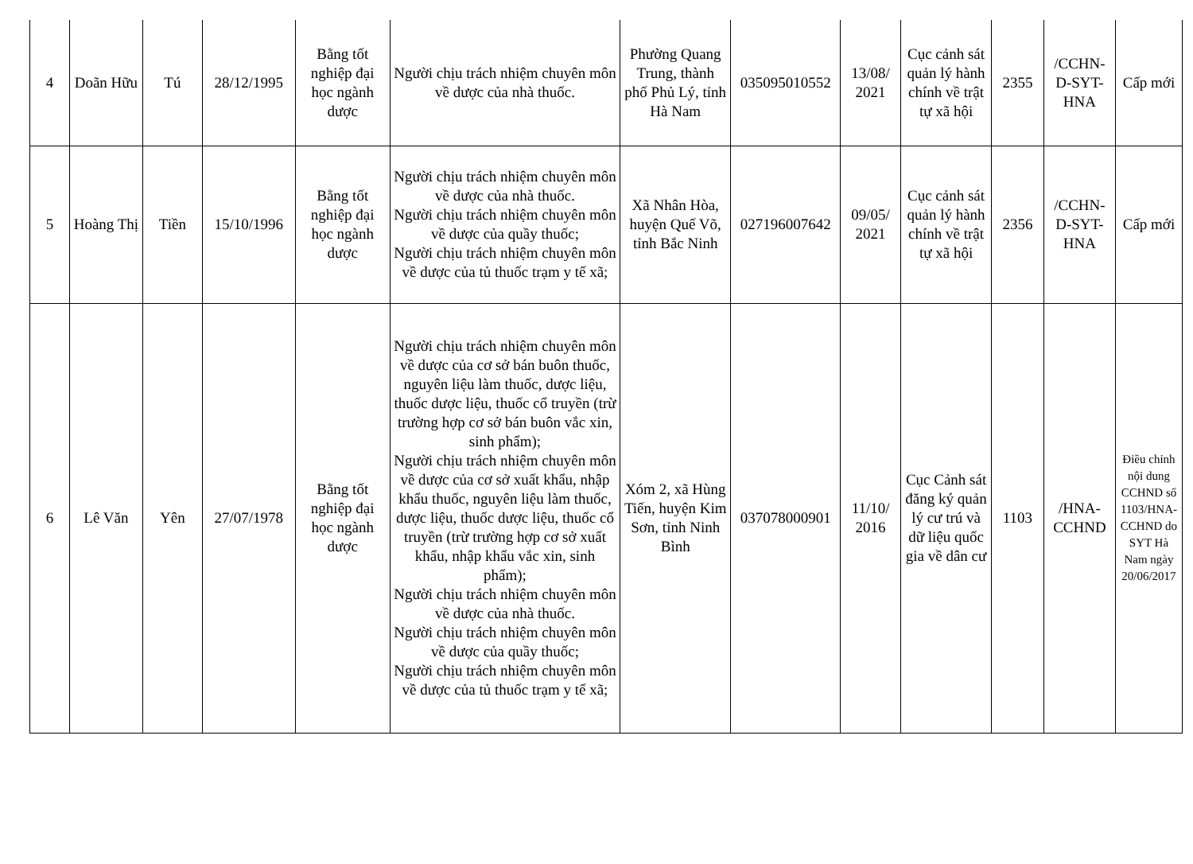| 4 | Doãn Hữu | Tú | 28/12/1995 | Bằng tốt nghiệp đại học ngành dược | Người chịu trách nhiệm chuyên môn về dược của nhà thuốc. | Phường Quang Trung, thành phố Phủ Lý, tỉnh Hà Nam | 035095010552 | 13/08/ 2021 | Cục cảnh sát quản lý hành chính về trật tự xã hội | 2355 | /CCHN-D-SYT-HNA | Cấp mới |
| 5 | Hoàng Thị | Tiền | 15/10/1996 | Bằng tốt nghiệp đại học ngành dược | Người chịu trách nhiệm chuyên môn về dược của nhà thuốc. Người chịu trách nhiệm chuyên môn về dược của quầy thuốc; Người chịu trách nhiệm chuyên môn về dược của tủ thuốc trạm y tế xã; | Xã Nhân Hòa, huyện Quế Võ, tỉnh Bắc Ninh | 027196007642 | 09/05/ 2021 | Cục cảnh sát quản lý hành chính về trật tự xã hội | 2356 | /CCHN-D-SYT-HNA | Cấp mới |
| 6 | Lê Văn | Yên | 27/07/1978 | Bằng tốt nghiệp đại học ngành dược | Người chịu trách nhiệm chuyên môn về dược của cơ sở bán buôn thuốc, nguyên liệu làm thuốc, dược liệu, thuốc dược liệu, thuốc cổ truyền (trừ trường hợp cơ sở bán buôn vắc xin, sinh phẩm); Người chịu trách nhiệm chuyên môn về dược của cơ sở xuất khẩu, nhập khẩu thuốc, nguyên liệu làm thuốc, dược liệu, thuốc dược liệu, thuốc cổ truyền (trừ trường hợp cơ sở xuất khẩu, nhập khẩu vắc xin, sinh phẩm); Người chịu trách nhiệm chuyên môn về dược của nhà thuốc. Người chịu trách nhiệm chuyên môn về dược của quầy thuốc; Người chịu trách nhiệm chuyên môn về dược của tủ thuốc trạm y tế xã; | Xóm 2, xã Hùng Tiến, huyện Kim Sơn, tỉnh Ninh Bình | 037078000901 | 11/10/ 2016 | Cục Cảnh sát đăng ký quản lý cư trú và dữ liệu quốc gia về dân cư | 1103 | /HNA-CCHND | Điều chỉnh nội dung CCHND số 1103/HNA-CCHND do SYT Hà Nam ngày 20/06/2017 |